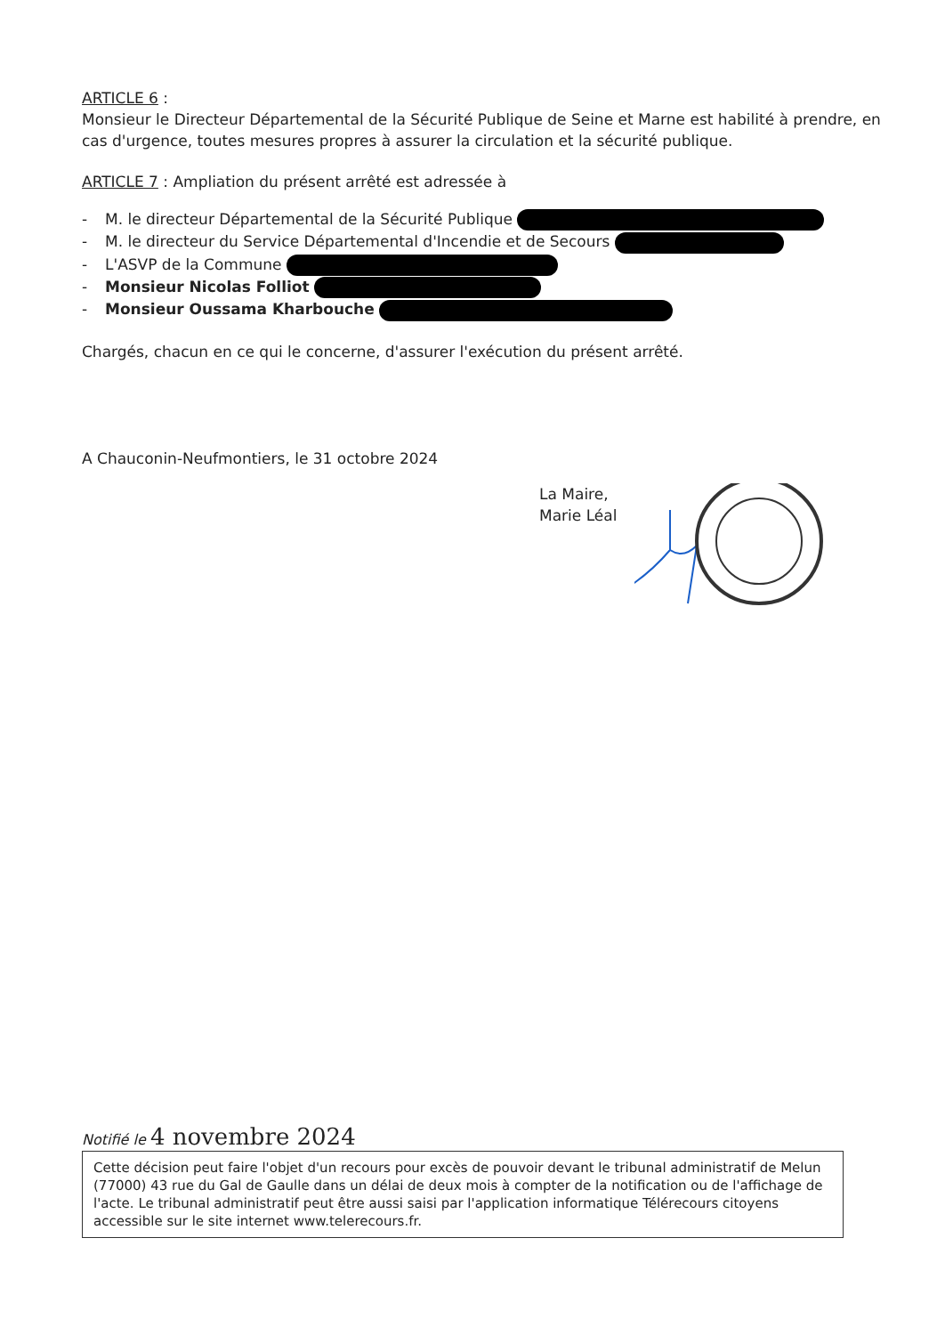ARTICLE 6 :
Monsieur le Directeur Départemental de la Sécurité Publique de Seine et Marne est habilité à prendre, en cas d'urgence, toutes mesures propres à assurer la circulation et la sécurité publique.
ARTICLE 7 : Ampliation du présent arrêté est adressée à
- M. le directeur Départemental de la Sécurité Publique
- M. le directeur du Service Départemental d'Incendie et de Secours
- L'ASVP de la Commune
- Monsieur Nicolas Folliot
- Monsieur Oussama Kharbouche
Chargés, chacun en ce qui le concerne, d'assurer l'exécution du présent arrêté.
A Chauconin-Neufmontiers, le 31 octobre 2024
La Maire,
Marie Léal
Notifié le 4 novembre 2024
Cette décision peut faire l'objet d'un recours pour excès de pouvoir devant le tribunal administratif de Melun (77000) 43 rue du Gal de Gaulle dans un délai de deux mois à compter de la notification ou de l'affichage de l'acte. Le tribunal administratif peut être aussi saisi par l'application informatique Télérecours citoyens accessible sur le site internet www.telerecours.fr.